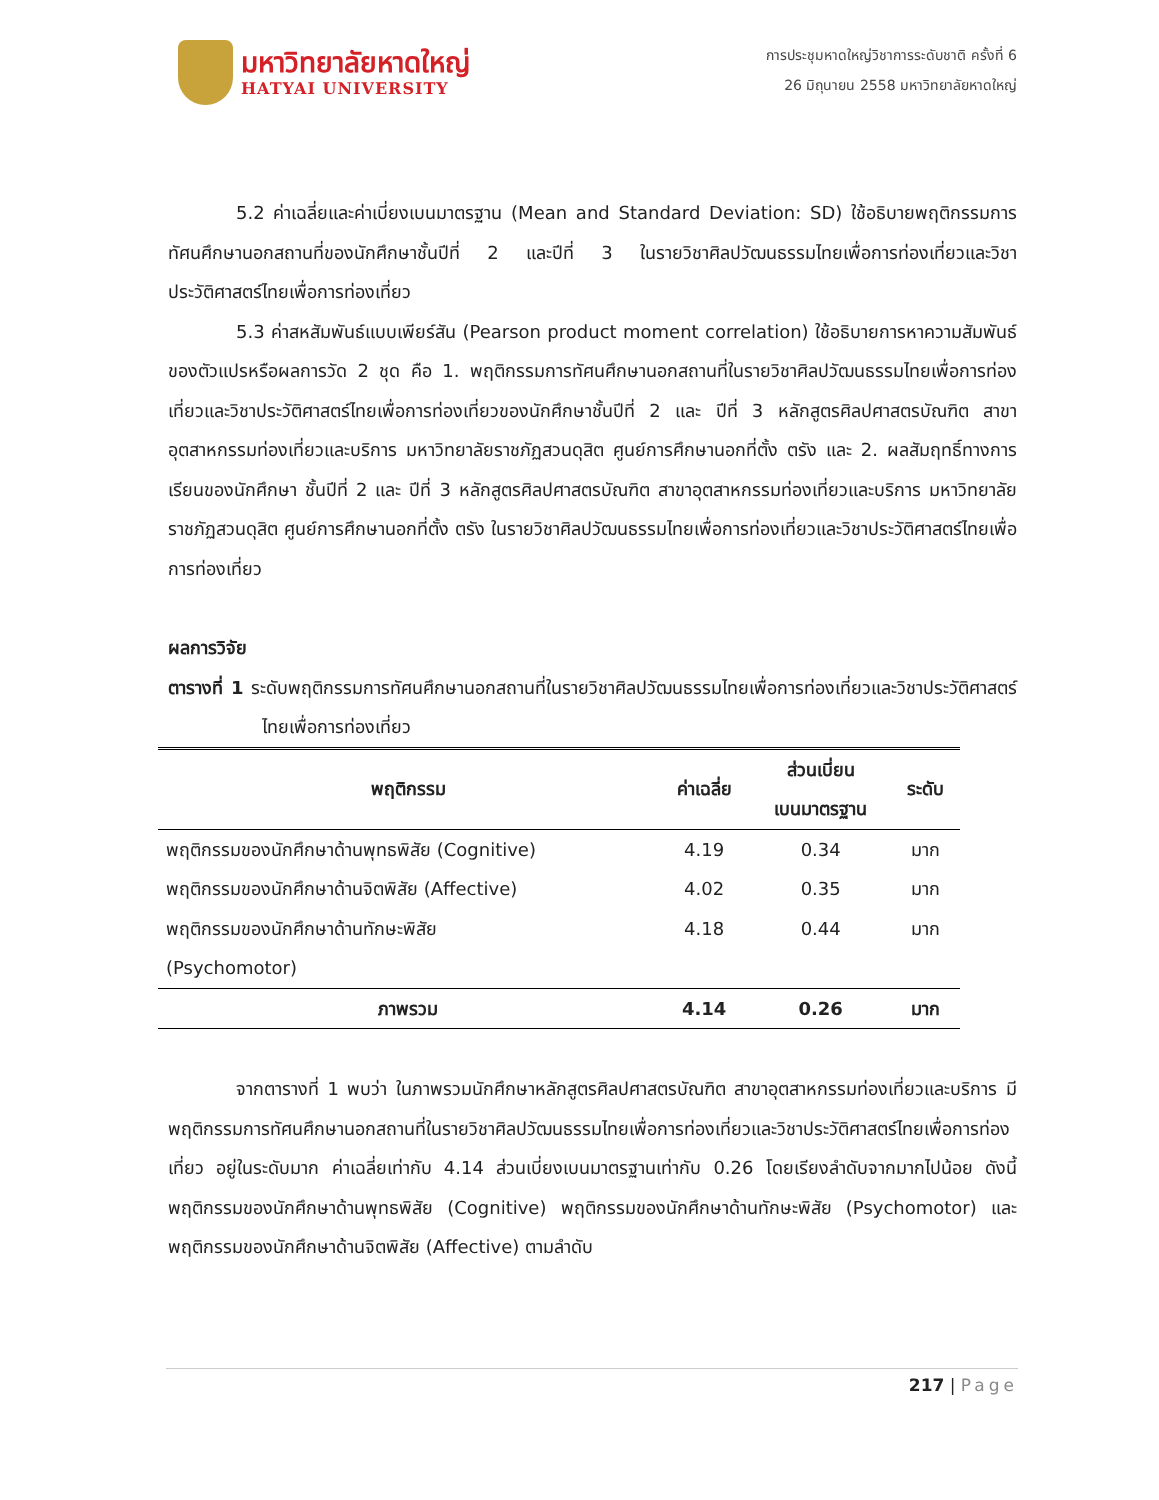มหาวิทยาลัยหาดใหญ่
HATYAI UNIVERSITY
การประชุมหาดใหญ่วิชาการระดับชาติ ครั้งที่ 6
26 มิถุนายน 2558 มหาวิทยาลัยหาดใหญ่
5.2 ค่าเฉลี่ยและค่าเบี่ยงเบนมาตรฐาน (Mean and Standard Deviation: SD) ใช้อธิบายพฤติกรรมการทัศนศึกษานอกสถานที่ของนักศึกษาชั้นปีที่ 2 และปีที่ 3 ในรายวิชาศิลปวัฒนธรรมไทยเพื่อการท่องเที่ยวและวิชาประวัติศาสตร์ไทยเพื่อการท่องเที่ยว
5.3 ค่าสหสัมพันธ์แบบเพียร์สัน (Pearson product moment correlation) ใช้อธิบายการหาความสัมพันธ์ของตัวแปรหรือผลการวัด 2 ชุด คือ 1. พฤติกรรมการทัศนศึกษานอกสถานที่ในรายวิชาศิลปวัฒนธรรมไทยเพื่อการท่องเที่ยวและวิชาประวัติศาสตร์ไทยเพื่อการท่องเที่ยวของนักศึกษาชั้นปีที่ 2 และ ปีที่ 3 หลักสูตรศิลปศาสตรบัณฑิต สาขาอุตสาหกรรมท่องเที่ยวและบริการ มหาวิทยาลัยราชภัฏสวนดุสิต ศูนย์การศึกษานอกที่ตั้ง ตรัง และ 2. ผลสัมฤทธิ์ทางการเรียนของนักศึกษา ชั้นปีที่ 2 และ ปีที่ 3 หลักสูตรศิลปศาสตรบัณฑิต สาขาอุตสาหกรรมท่องเที่ยวและบริการ มหาวิทยาลัยราชภัฏสวนดุสิต ศูนย์การศึกษานอกที่ตั้ง ตรัง ในรายวิชาศิลปวัฒนธรรมไทยเพื่อการท่องเที่ยวและวิชาประวัติศาสตร์ไทยเพื่อการท่องเที่ยว
ผลการวิจัย
ตารางที่ 1 ระดับพฤติกรรมการทัศนศึกษานอกสถานที่ในรายวิชาศิลปวัฒนธรรมไทยเพื่อการท่องเที่ยวและวิชาประวัติศาสตร์ไทยเพื่อการท่องเที่ยว
| พฤติกรรม | ค่าเฉลี่ย | ส่วนเบี่ยน เบนมาตรฐาน | ระดับ |
| --- | --- | --- | --- |
| พฤติกรรมของนักศึกษาด้านพุทธพิสัย (Cognitive) | 4.19 | 0.34 | มาก |
| พฤติกรรมของนักศึกษาด้านจิตพิสัย (Affective) | 4.02 | 0.35 | มาก |
| พฤติกรรมของนักศึกษาด้านทักษะพิสัย (Psychomotor) | 4.18 | 0.44 | มาก |
| ภาพรวม | 4.14 | 0.26 | มาก |
จากตารางที่ 1 พบว่า ในภาพรวมนักศึกษาหลักสูตรศิลปศาสตรบัณฑิต สาขาอุตสาหกรรมท่องเที่ยวและบริการ มีพฤติกรรมการทัศนศึกษานอกสถานที่ในรายวิชาศิลปวัฒนธรรมไทยเพื่อการท่องเที่ยวและวิชาประวัติศาสตร์ไทยเพื่อการท่องเที่ยว อยู่ในระดับมาก ค่าเฉลี่ยเท่ากับ 4.14 ส่วนเบี่ยงเบนมาตรฐานเท่ากับ 0.26 โดยเรียงลำดับจากมากไปน้อย ดังนี้ พฤติกรรมของนักศึกษาด้านพุทธพิสัย (Cognitive) พฤติกรรมของนักศึกษาด้านทักษะพิสัย (Psychomotor) และพฤติกรรมของนักศึกษาด้านจิตพิสัย (Affective) ตามลำดับ
217 | Page